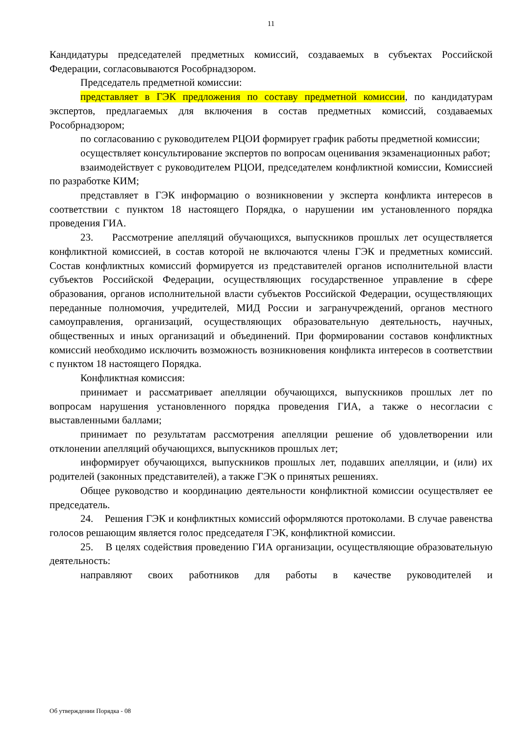11
Кандидатуры председателей предметных комиссий, создаваемых в субъектах Российской Федерации, согласовываются Рособрнадзором.
Председатель предметной комиссии:
представляет в ГЭК предложения по составу предметной комиссии, по кандидатурам экспертов, предлагаемых для включения в состав предметных комиссий, создаваемых Рособрнадзором;
по согласованию с руководителем РЦОИ формирует график работы предметной комиссии;
осуществляет консультирование экспертов по вопросам оценивания экзаменационных работ;
взаимодействует с руководителем РЦОИ, председателем конфликтной комиссии, Комиссией по разработке КИМ;
представляет в ГЭК информацию о возникновении у эксперта конфликта интересов в соответствии с пунктом 18 настоящего Порядка, о нарушении им установленного порядка проведения ГИА.
23. Рассмотрение апелляций обучающихся, выпускников прошлых лет осуществляется конфликтной комиссией, в состав которой не включаются члены ГЭК и предметных комиссий. Состав конфликтных комиссий формируется из представителей органов исполнительной власти субъектов Российской Федерации, осуществляющих государственное управление в сфере образования, органов исполнительной власти субъектов Российской Федерации, осуществляющих переданные полномочия, учредителей, МИД России и загранучреждений, органов местного самоуправления, организаций, осуществляющих образовательную деятельность, научных, общественных и иных организаций и объединений. При формировании составов конфликтных комиссий необходимо исключить возможность возникновения конфликта интересов в соответствии с пунктом 18 настоящего Порядка.
Конфликтная комиссия:
принимает и рассматривает апелляции обучающихся, выпускников прошлых лет по вопросам нарушения установленного порядка проведения ГИА, а также о несогласии с выставленными баллами;
принимает по результатам рассмотрения апелляции решение об удовлетворении или отклонении апелляций обучающихся, выпускников прошлых лет;
информирует обучающихся, выпускников прошлых лет, подавших апелляции, и (или) их родителей (законных представителей), а также ГЭК о принятых решениях.
Общее руководство и координацию деятельности конфликтной комиссии осуществляет ее председатель.
24. Решения ГЭК и конфликтных комиссий оформляются протоколами. В случае равенства голосов решающим является голос председателя ГЭК, конфликтной комиссии.
25. В целях содействия проведению ГИА организации, осуществляющие образовательную деятельность:
направляют своих работников для работы в качестве руководителей и
Об утверждении Порядка - 08